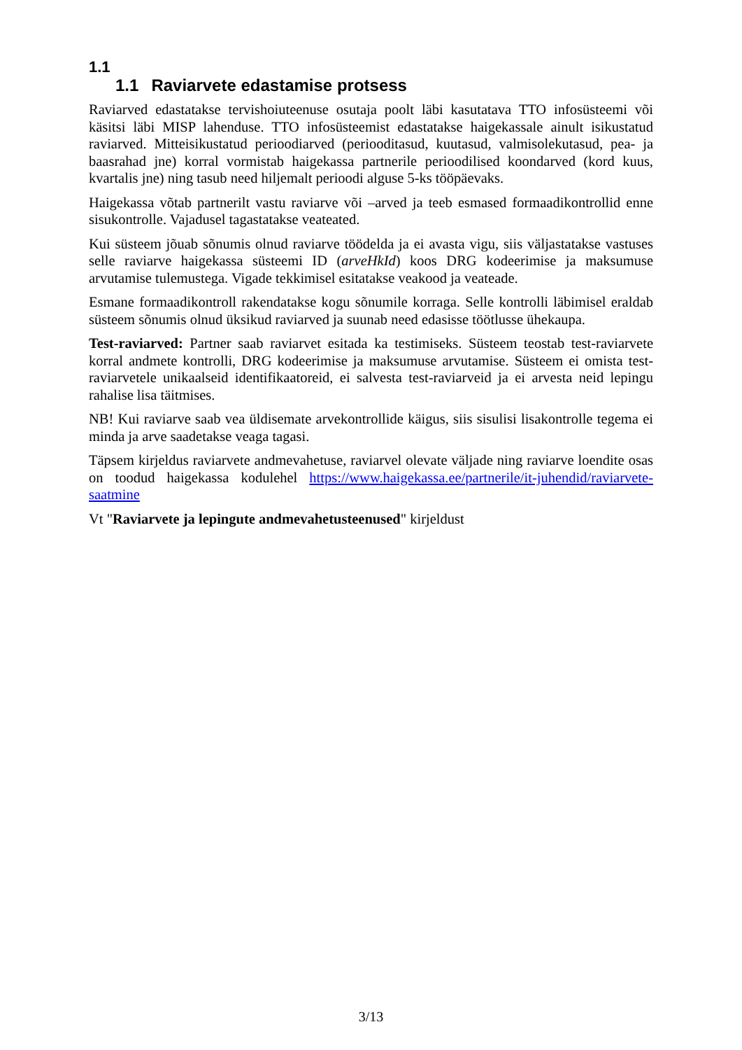1.1
1.1 Raviarvete edastamise protsess
Raviarved edastatakse tervishoiuteenuse osutaja poolt läbi kasutatava TTO infosüsteemi või käsitsi läbi MISP lahenduse. TTO infosüsteemist edastatakse haigekassale ainult isikustatud raviarved. Mitteisikustatud perioodiarved (perioodi­tasud, kuutasud, valmisolekutasud, pea- ja baasrahad jne) korral vormistab haigekassa partnerile perioodilised koondarved (kord kuus, kvartalis jne) ning tasub need hiljemalt perioodi alguse 5-ks tööpäevaks.
Haigekassa võtab partnerilt vastu raviarve või –arved ja teeb esmased formaadikontrollid enne sisukontrolle. Vajadusel tagastatakse veateated.
Kui süsteem jõuab sõnumis olnud raviarve töödelda ja ei avasta vigu, siis väljastatakse vastuses selle raviarve haigekassa süsteemi ID (arveHkId) koos DRG kodeerimise ja maksumuse arvutamise tulemustega. Vigade tekkimisel esitatakse veakood ja veateade.
Esmane formaadikontroll rakendatakse kogu sõnumile korraga. Selle kontrolli läbimisel eraldab süsteem sõnumis olnud üksikud raviarved ja suunab need edasisse töötlusse ühekaupa.
Test-raviarved: Partner saab raviarvet esitada ka testimiseks. Süsteem teostab test-raviarvete korral andmete kontrolli, DRG kodeerimise ja maksumuse arvutamise. Süsteem ei omista test-raviarvetele unikaalseid identifikaatoreid, ei salvesta test-raviarveid ja ei arvesta neid lepingu rahalise lisa täitmises.
NB! Kui raviarve saab vea üldisemate arvekontrollide käigus, siis sisulisi lisakontrolle tegema ei minda ja arve saadetakse veaga tagasi.
Täpsem kirjeldus raviarvete andmevahetuse, raviarvel olevate väljade ning raviarve loendite osas on toodud haigekassa kodulehel https://www.haigekassa.ee/partnerile/it-juhendid/raviarvete-saatmine
Vt "Raviarvete ja lepingute andmevahetusteenused" kirjeldust
3/13